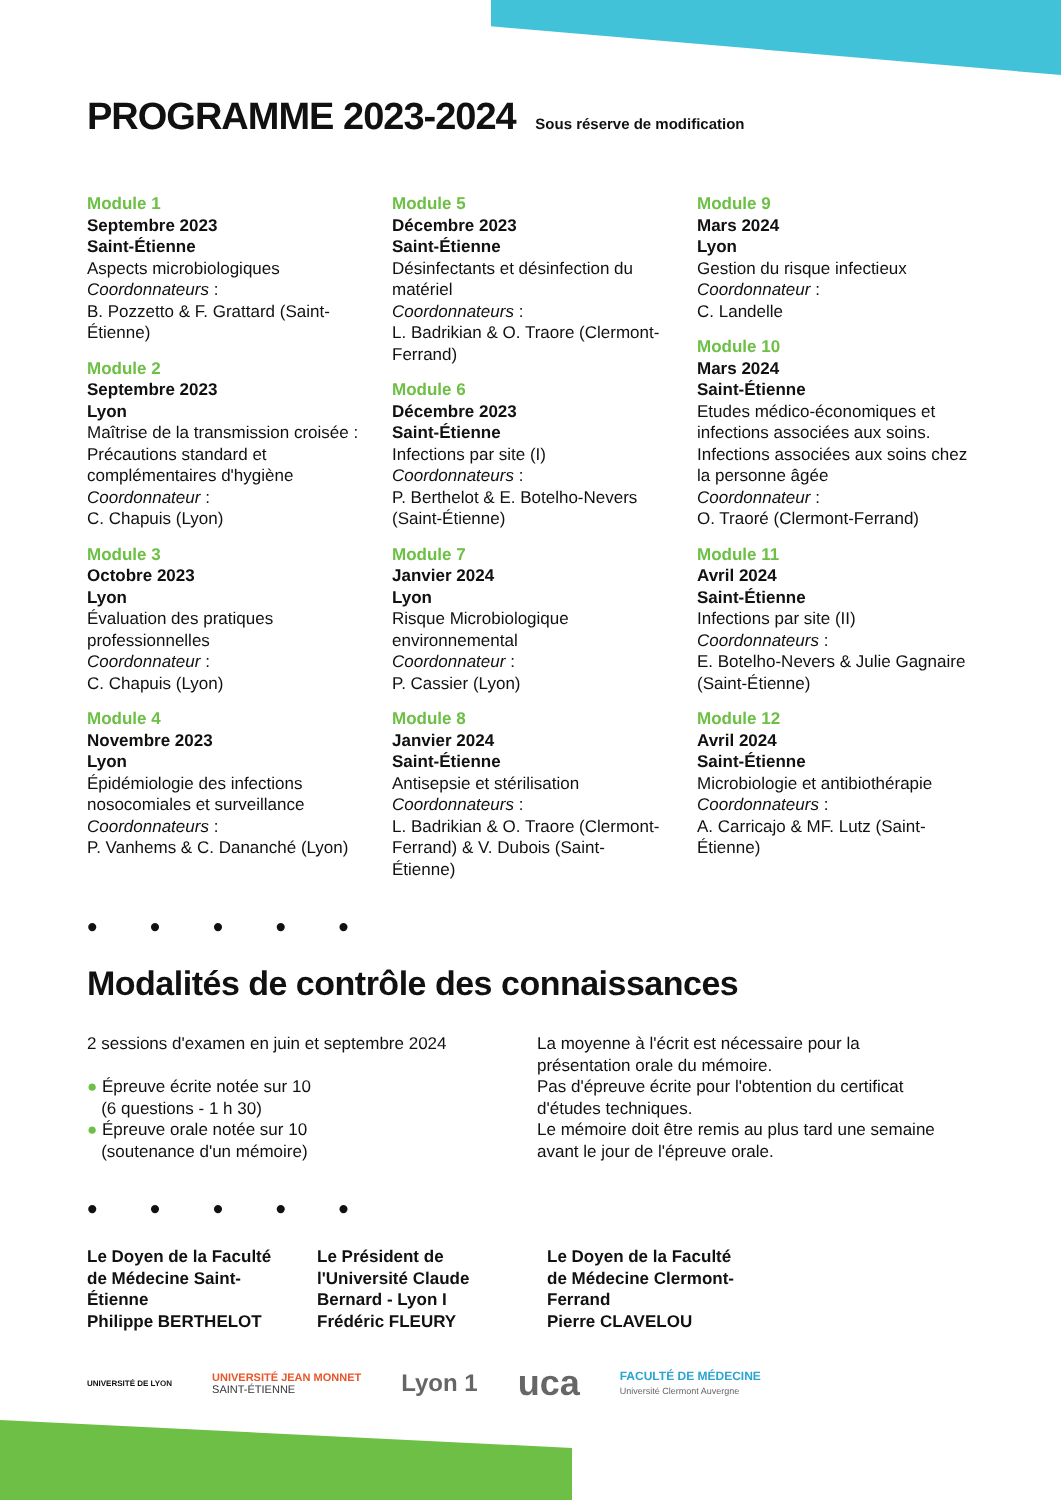PROGRAMME 2023-2024 Sous réserve de modification
Module 1
Septembre 2023
Saint-Étienne
Aspects microbiologiques
Coordonnateurs :
B. Pozzetto & F. Grattard (Saint-Étienne)
Module 2
Septembre 2023
Lyon
Maîtrise de la transmission croisée : Précautions standard et complémentaires d'hygiène
Coordonnateur :
C. Chapuis (Lyon)
Module 3
Octobre 2023
Lyon
Évaluation des pratiques professionnelles
Coordonnateur :
C. Chapuis (Lyon)
Module 4
Novembre 2023
Lyon
Épidémiologie des infections nosocomiales et surveillance
Coordonnateurs :
P. Vanhems & C. Dananché (Lyon)
Module 5
Décembre 2023
Saint-Étienne
Désinfectants et désinfection du matériel
Coordonnateurs :
L. Badrikian & O. Traore (Clermont-Ferrand)
Module 6
Décembre 2023
Saint-Étienne
Infections par site (I)
Coordonnateurs :
P. Berthelot & E. Botelho-Nevers (Saint-Étienne)
Module 7
Janvier 2024
Lyon
Risque Microbiologique environnemental
Coordonnateur :
P. Cassier (Lyon)
Module 8
Janvier 2024
Saint-Étienne
Antisepsie et stérilisation
Coordonnateurs :
L. Badrikian & O. Traore (Clermont-Ferrand) & V. Dubois (Saint-Étienne)
Module 9
Mars 2024
Lyon
Gestion du risque infectieux
Coordonnateur :
C. Landelle
Module 10
Mars 2024
Saint-Étienne
Etudes médico-économiques et infections associées aux soins. Infections associées aux soins chez la personne âgée
Coordonnateur :
O. Traoré (Clermont-Ferrand)
Module 11
Avril 2024
Saint-Étienne
Infections par site (II)
Coordonnateurs :
E. Botelho-Nevers & Julie Gagnaire (Saint-Étienne)
Module 12
Avril 2024
Saint-Étienne
Microbiologie et antibiothérapie
Coordonnateurs :
A. Carricajo & MF. Lutz (Saint-Étienne)
• • • • •
Modalités de contrôle des connaissances
2 sessions d'examen en juin et septembre 2024
● Épreuve écrite notée sur 10
(6 questions - 1 h 30)
● Épreuve orale notée sur 10
(soutenance d'un mémoire)
La moyenne à l'écrit est nécessaire pour la présentation orale du mémoire.
Pas d'épreuve écrite pour l'obtention du certificat d'études techniques.
Le mémoire doit être remis au plus tard une semaine avant le jour de l'épreuve orale.
• • • • •
Le Doyen de la Faculté de Médecine Saint-Étienne
Philippe BERTHELOT
Le Président de l'Université Claude Bernard - Lyon I
Frédéric FLEURY
Le Doyen de la Faculté de Médecine Clermont-Ferrand
Pierre CLAVELOU
UNIVERSITÉ DE LYON UNIVERSITÉ JEAN MONNET
SAINT-ÉTIENNE Lyon 1 uca FACULTÉ DE MÉDECINE
Université Clermont Auvergne